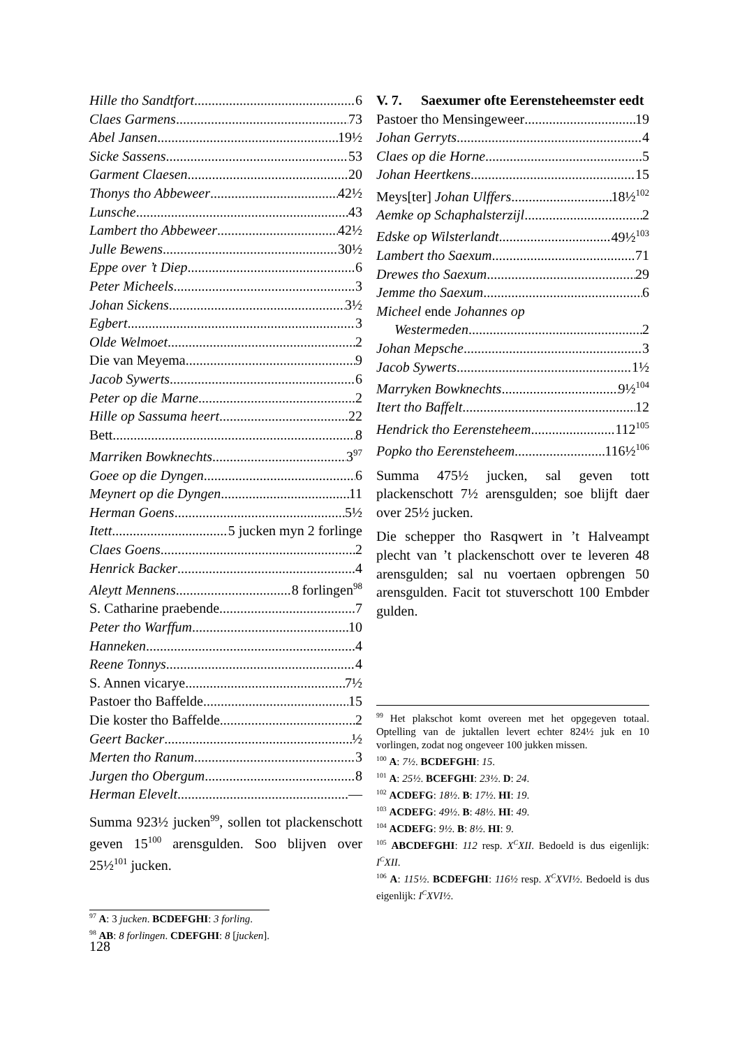Hille tho Sandtfort 6
Claes Garmens 73
Abel Jansen 19½
Sicke Sassens 53
Garment Claesen 20
Thonys tho Abbeweer 42½
Lunsche 43
Lambert tho Abbeweer 42½
Julle Bewens 30½
Eppe over ’t Diep 6
Peter Micheels 3
Johan Sickens 3½
Egbert 3
Olde Welmoet 2
Die van Meyema 9
Jacob Sywerts 6
Peter op die Marne 2
Hille op Sassuma heert 22
Bett 8
Marriken Bowknechts 3<sup>97</sup>
Goee op die Dyngen 6
Meynert op die Dyngen 11
Herman Goens 5½
Itett 5 jucken myn 2 forlinge
Claes Goens 2
Henrick Backer 4
Aleytt Mennens 8 forlingen<sup>98</sup>
S. Catharine praebende 7
Peter tho Warffum 10
Hanneken 4
Reene Tonnys 4
S. Annen vicarye 7½
Pastoer tho Baffelde 15
Die koster tho Baffelde 2
Geert Backer ½
Merten tho Ranum 3
Jurgen tho Obergum 8
Herman Elevelt —
Summa 923½ jucken<sup>99</sup>, sollen tot plackenschott geven 15<sup>100</sup> arensgulden. Soo blijven over 25½<sup>101</sup> jucken.
<sup>97</sup> A: 3 jucken. BCDEFGHI: 3 forling.
<sup>98</sup> AB: 8 forlingen. CDEFGHI: 8 [jucken].
V. 7. Saexumer ofte Eerensteheemster eedt
Pastoer tho Mensingeweer 19
Johan Gerryts 4
Claes op die Horne 5
Johan Heertkens 15
Meys[ter] Johan Ulffers 18½<sup>102</sup>
Aemke op Schaphalsterzijl 2
Edske op Wilsterlandt 49½<sup>103</sup>
Lambert tho Saexum 71
Drewes tho Saexum 29
Jemme tho Saexum 6
Micheel ende Johannes op
Westermeden 2
Johan Mepsche 3
Jacob Sywerts 1½
Marryken Bowknechts 9½<sup>104</sup>
Itert tho Baffelt 12
Hendrick tho Eerensteheem 112<sup>105</sup>
Popko tho Eerensteheem 116½<sup>106</sup>
Summa 475½ jucken, sal geven tott plackenschott 7½ arensgulden; soe blijft daer over 25½ jucken.
Die schepper tho Rasqwert in ’t Halveampt plecht van ’t plackenschott over te leveren 48 arensgulden; sal nu voertaen opbrengen 50 arensgulden. Facit tot stuverschott 100 Embder gulden.
<sup>99</sup> Het plakschot komt overeen met het opgegeven totaal. Optelling van de juktallen levert echter 824½ juk en 10 vorlingen, zodat nog ongeveer 100 jukken missen.
<sup>100</sup> A: 7½. BCDEFGHI: 15.
<sup>101</sup> A: 25½. BCEFGHI: 23½. D: 24.
<sup>102</sup> ACDEFG: 18½. B: 17½. HI: 19.
<sup>103</sup> ACDEFG: 49½. B: 48½. HI: 49.
<sup>104</sup> ACDEFG: 9½. B: 8½. HI: 9.
<sup>105</sup> ABCDEFGHI: 112 resp. X<sup>C</sup>XII. Bedoeld is dus eigenlijk: I<sup>C</sup>XII.
<sup>106</sup> A: 115½. BCDEFGHI: 116½ resp. X<sup>C</sup>XVI½. Bedoeld is dus eigenlijk: I<sup>C</sup>XVI½.
128